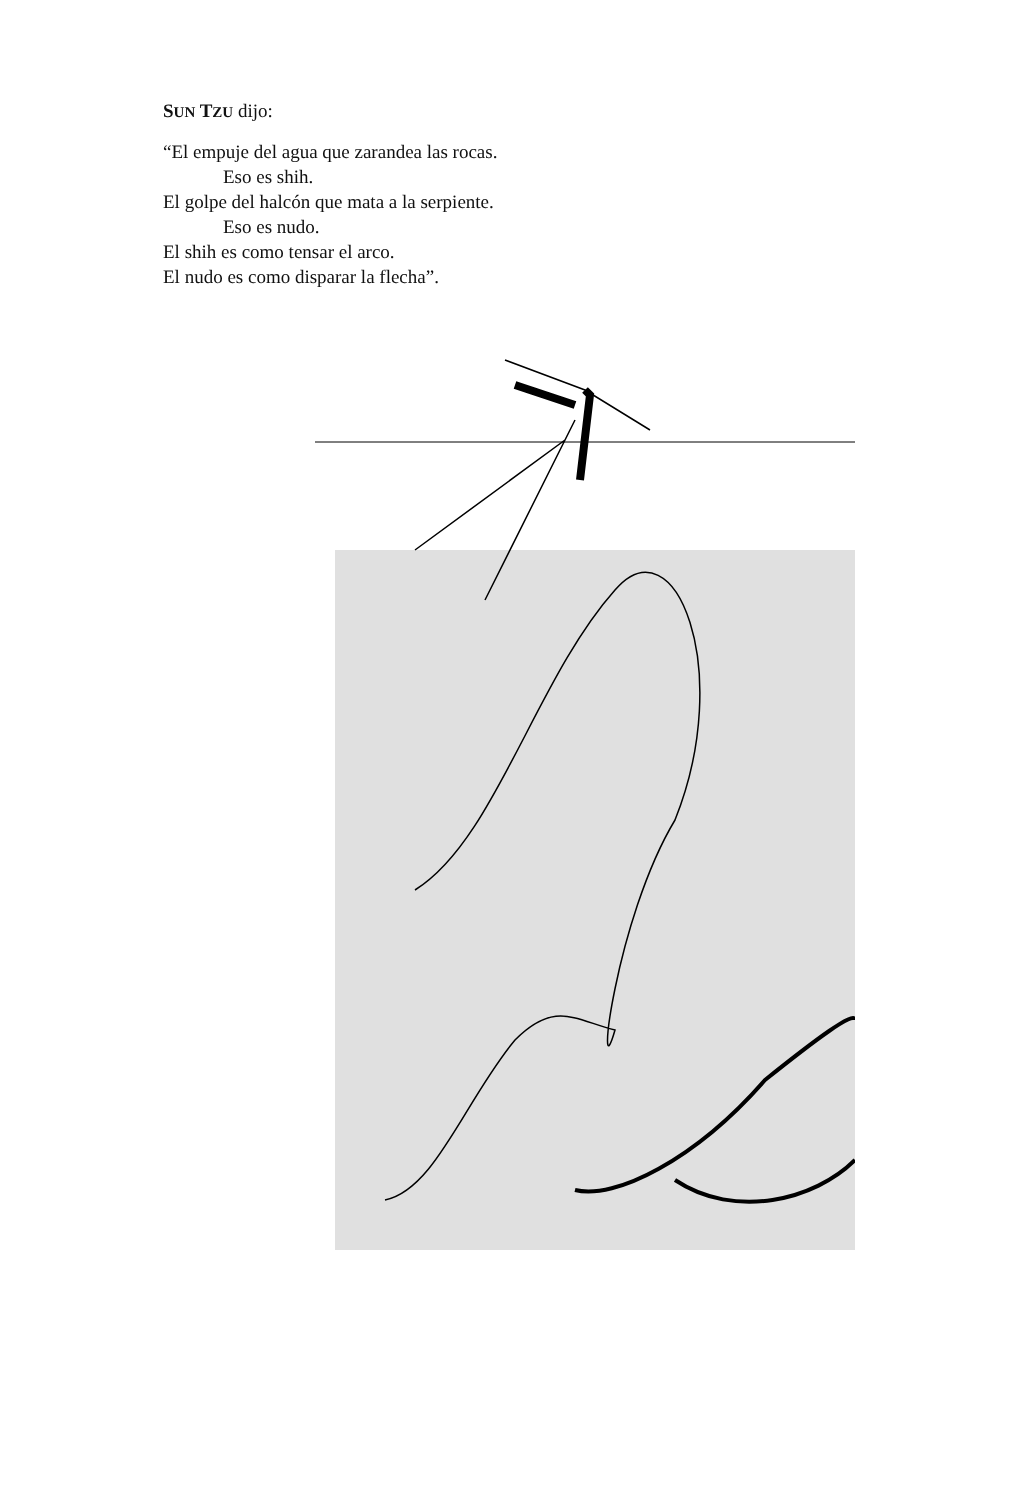SUN TZU dijo:
“El empuje del agua que zarandea las rocas.
Eso es shih.
El golpe del halcón que mata a la serpiente.
Eso es nudo.
El shih es como tensar el arco.
El nudo es como disparar la flecha”.